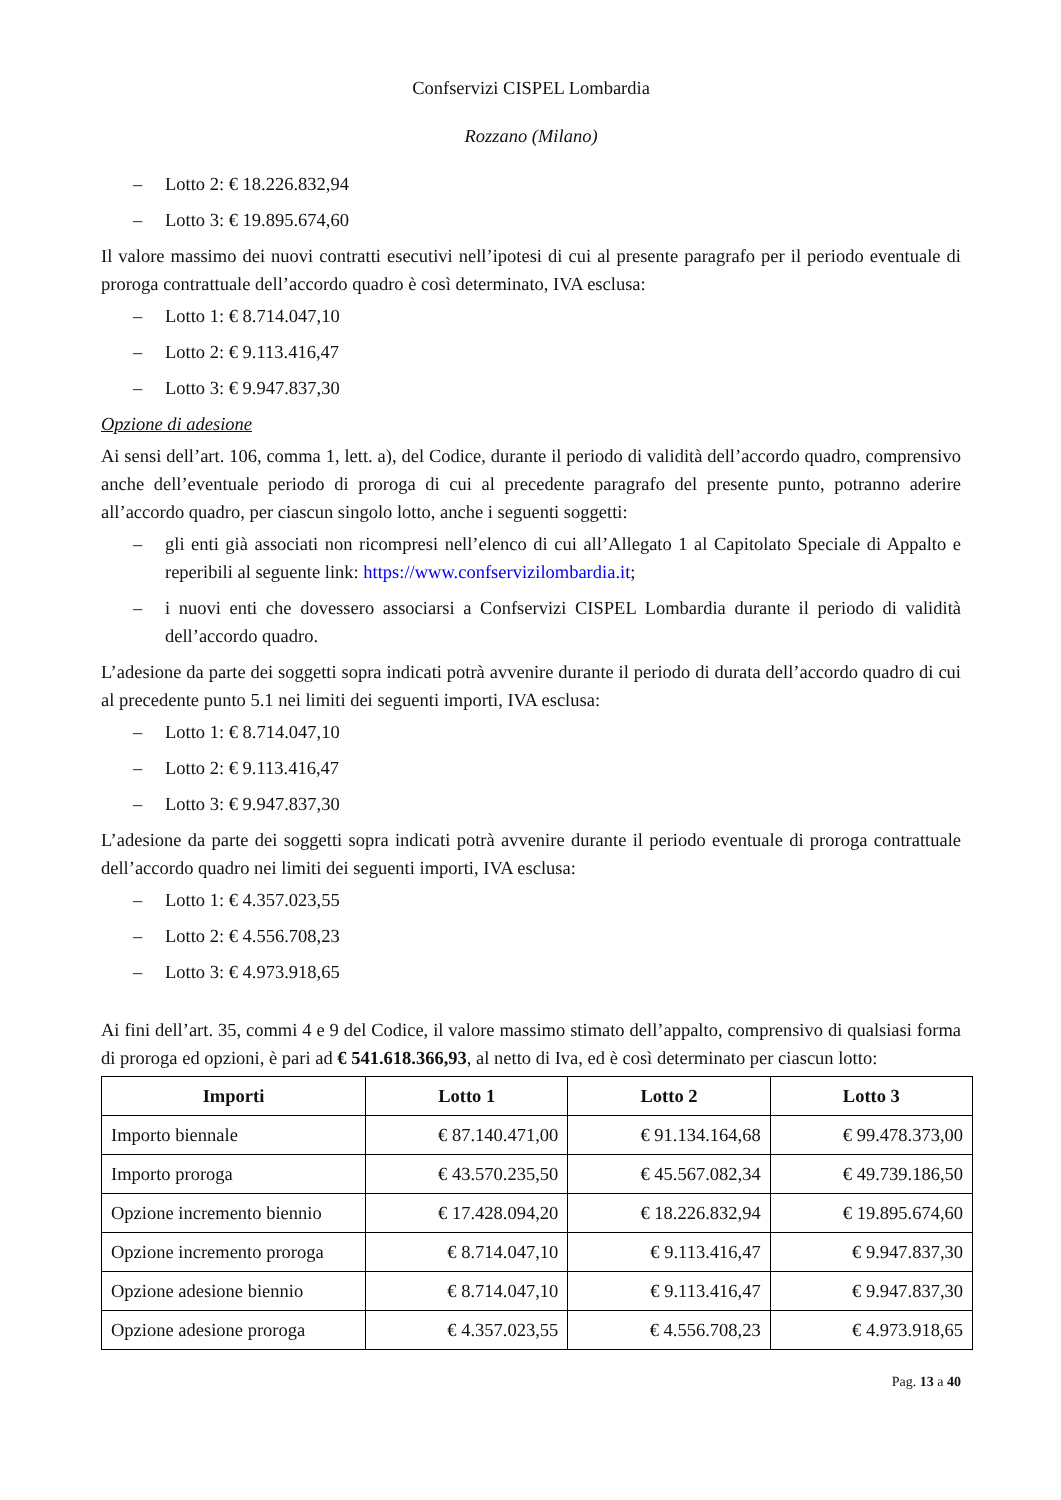Confservizi CISPEL Lombardia
Rozzano (Milano)
– Lotto 2: € 18.226.832,94
– Lotto 3: € 19.895.674,60
Il valore massimo dei nuovi contratti esecutivi nell’ipotesi di cui al presente paragrafo per il periodo eventuale di proroga contrattuale dell’accordo quadro è così determinato, IVA esclusa:
– Lotto 1: € 8.714.047,10
– Lotto 2: € 9.113.416,47
– Lotto 3: € 9.947.837,30
Opzione di adesione
Ai sensi dell’art. 106, comma 1, lett. a), del Codice, durante il periodo di validità dell’accordo quadro, comprensivo anche dell’eventuale periodo di proroga di cui al precedente paragrafo del presente punto, potranno aderire all’accordo quadro, per ciascun singolo lotto, anche i seguenti soggetti:
– gli enti già associati non ricompresi nell’elenco di cui all’Allegato 1 al Capitolato Speciale di Appalto e reperibili al seguente link: https://www.confservizilombardia.it;
– i nuovi enti che dovessero associarsi a Confservizi CISPEL Lombardia durante il periodo di validità dell’accordo quadro.
L’adesione da parte dei soggetti sopra indicati potrà avvenire durante il periodo di durata dell’accordo quadro di cui al precedente punto 5.1 nei limiti dei seguenti importi, IVA esclusa:
– Lotto 1: € 8.714.047,10
– Lotto 2: € 9.113.416,47
– Lotto 3: € 9.947.837,30
L’adesione da parte dei soggetti sopra indicati potrà avvenire durante il periodo eventuale di proroga contrattuale dell’accordo quadro nei limiti dei seguenti importi, IVA esclusa:
– Lotto 1: € 4.357.023,55
– Lotto 2: € 4.556.708,23
– Lotto 3: € 4.973.918,65
Ai fini dell’art. 35, commi 4 e 9 del Codice, il valore massimo stimato dell’appalto, comprensivo di qualsiasi forma di proroga ed opzioni, è pari ad € 541.618.366,93, al netto di Iva, ed è così determinato per ciascun lotto:
| Importi | Lotto 1 | Lotto 2 | Lotto 3 |
| --- | --- | --- | --- |
| Importo biennale | € 87.140.471,00 | € 91.134.164,68 | € 99.478.373,00 |
| Importo proroga | € 43.570.235,50 | € 45.567.082,34 | € 49.739.186,50 |
| Opzione incremento biennio | € 17.428.094,20 | € 18.226.832,94 | € 19.895.674,60 |
| Opzione incremento proroga | € 8.714.047,10 | € 9.113.416,47 | € 9.947.837,30 |
| Opzione adesione biennio | € 8.714.047,10 | € 9.113.416,47 | € 9.947.837,30 |
| Opzione adesione proroga | € 4.357.023,55 | € 4.556.708,23 | € 4.973.918,65 |
Pag. 13 a 40